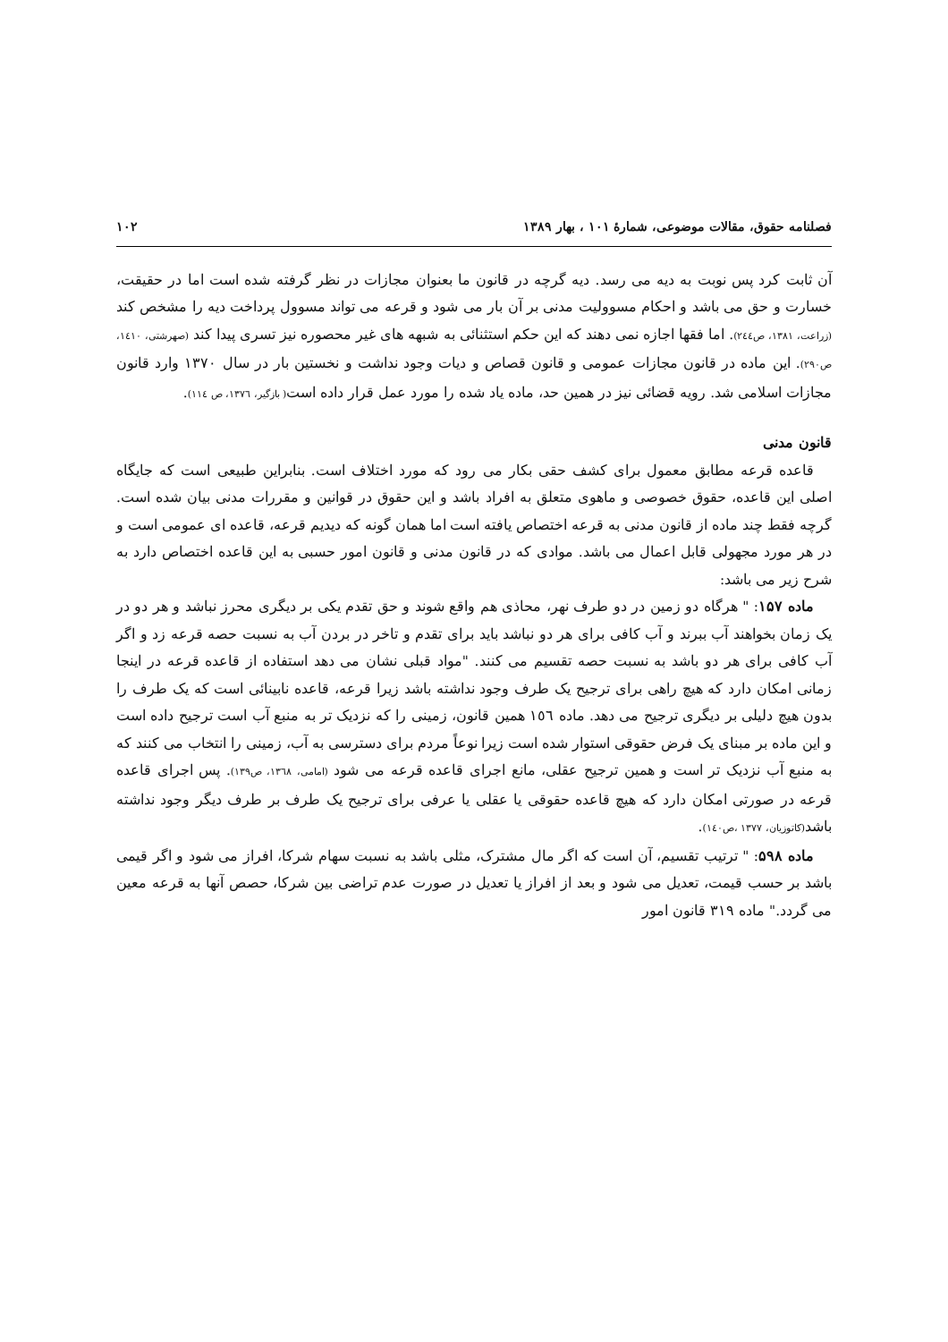فصلنامه حقوق، مقالات موضوعی، شمارهٔ ۱۰۱ ، بهار ۱۳۸۹ ۱۰۲
آن ثابت کرد پس نوبت به دیه می رسد. دیه گرچه در قانون ما بعنوان مجازات در نظر گرفته شده است اما در حقیقت، خسارت و حق می باشد و احکام مسوولیت مدنی بر آن بار می شود و قرعه می تواند مسوول پرداخت دیه را مشخص کند (زراعت، ۱۳۸۱، ص۲٤٤). اما فقها اجازه نمی دهند که این حکم استثنائی به شبهه های غیر محصوره نیز تسری پیدا کند (صهرشتی، ۱٤۱۰، ص۲۹۰). این ماده در قانون مجازات عمومی و قانون قصاص و دیات وجود نداشت و نخستین بار در سال ۱۳۷۰ وارد قانون مجازات اسلامی شد. رویه قضائی نیز در همین حد، ماده یاد شده را مورد عمل قرار داده است( بازگیر، ۱۳۷٦، ص ۱۱٤).
قانون مدنی
قاعده قرعه مطابق معمول برای کشف حقی بکار می رود که مورد اختلاف است. بنابراین طبیعی است که جایگاه اصلی این قاعده، حقوق خصوصی و ماهوی متعلق به افراد باشد و این حقوق در قوانین و مقررات مدنی بیان شده است. گرچه فقط چند ماده از قانون مدنی به قرعه اختصاص یافته است اما همان گونه که دیدیم قرعه، قاعده ای عمومی است و در هر مورد مجهولی قابل اعمال می باشد. موادی که در قانون مدنی و قانون امور حسبی به این قاعده اختصاص دارد به شرح زیر می باشد:
ماده ۱۵۷: " هرگاه دو زمین در دو طرف نهر، محاذی هم واقع شوند و حق تقدم یکی بر دیگری محرز نباشد و هر دو در یک زمان بخواهند آب ببرند و آب کافی برای هر دو نباشد باید برای تقدم و تاخر در بردن آب به نسبت حصه قرعه زد و اگر آب کافی برای هر دو باشد به نسبت حصه تقسیم می کنند. "مواد قبلی نشان می دهد استفاده از قاعده قرعه در اینجا زمانی امکان دارد که هیچ راهی برای ترجیح یک طرف وجود نداشته باشد زیرا قرعه، قاعده نابینائی است که یک طرف را بدون هیچ دلیلی بر دیگری ترجیح می دهد. ماده ۱٥٦ همین قانون، زمینی را که نزدیک تر به منبع آب است ترجیح داده است و این ماده بر مبنای یک فرض حقوقی استوار شده است زیرا نوعاً مردم برای دسترسی به آب، زمینی را انتخاب می کنند که به منبع آب نزدیک تر است و همین ترجیح عقلی، مانع اجرای قاعده قرعه می شود (امامی، ۱۳٦۸، ص۱۳۹). پس اجرای قاعده قرعه در صورتی امکان دارد که هیچ قاعده حقوقی یا عقلی یا عرفی برای ترجیح یک طرف بر طرف دیگر وجود نداشته باشد(کاتوزیان، ۱۳۷۷ ،ص۱٤۰).
ماده ۵۹۸: " ترتیب تقسیم، آن است که اگر مال مشترک، مثلی باشد به نسبت سهام شرکا، افراز می شود و اگر قیمی باشد بر حسب قیمت، تعدیل می شود و بعد از افراز یا تعدیل در صورت عدم تراضی بین شرکا، حصص آنها به قرعه معین می گردد." ماده ۳۱۹ قانون امور